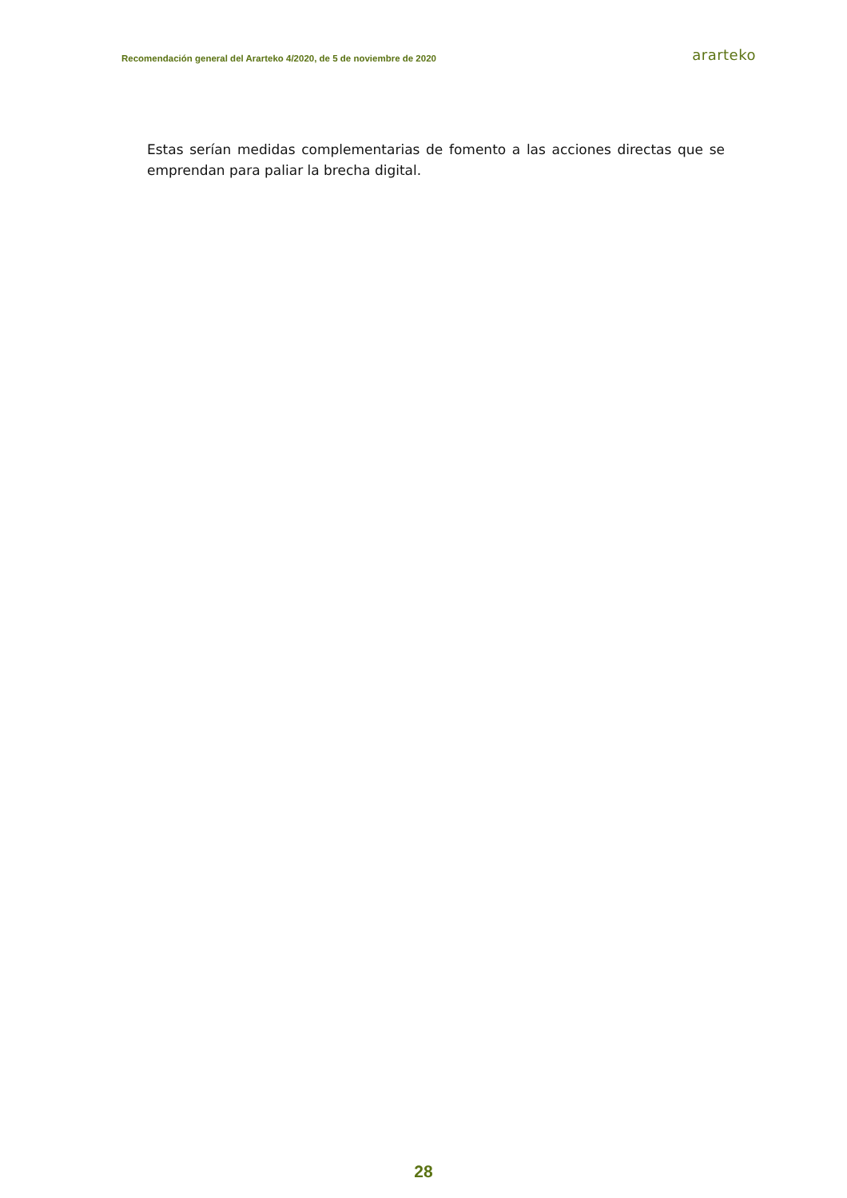Recomendación general del Ararteko 4/2020, de 5 de noviembre de 2020 ararteko
Estas serían medidas complementarias de fomento a las acciones directas que se emprendan para paliar la brecha digital.
28